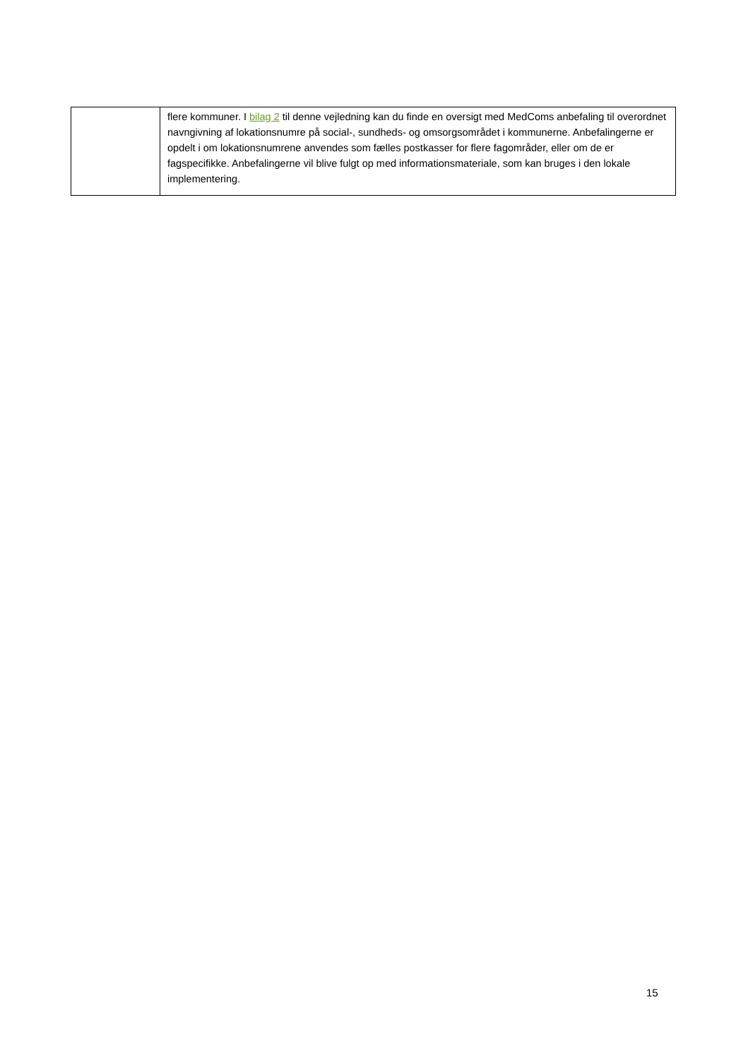| | flere kommuner. I bilag 2 til denne vejledning kan du finde en oversigt med MedComs anbefaling til overordnet navngivning af lokationsnumre på social-, sundheds- og omsorgsområdet i kommunerne. Anbefalingerne er opdelt i om lokationsnumrene anvendes som fælles postkasser for flere fagområder, eller om de er fagspecifikke. Anbefalingerne vil blive fulgt op med informationsmateriale, som kan bruges i den lokale implementering. |
15